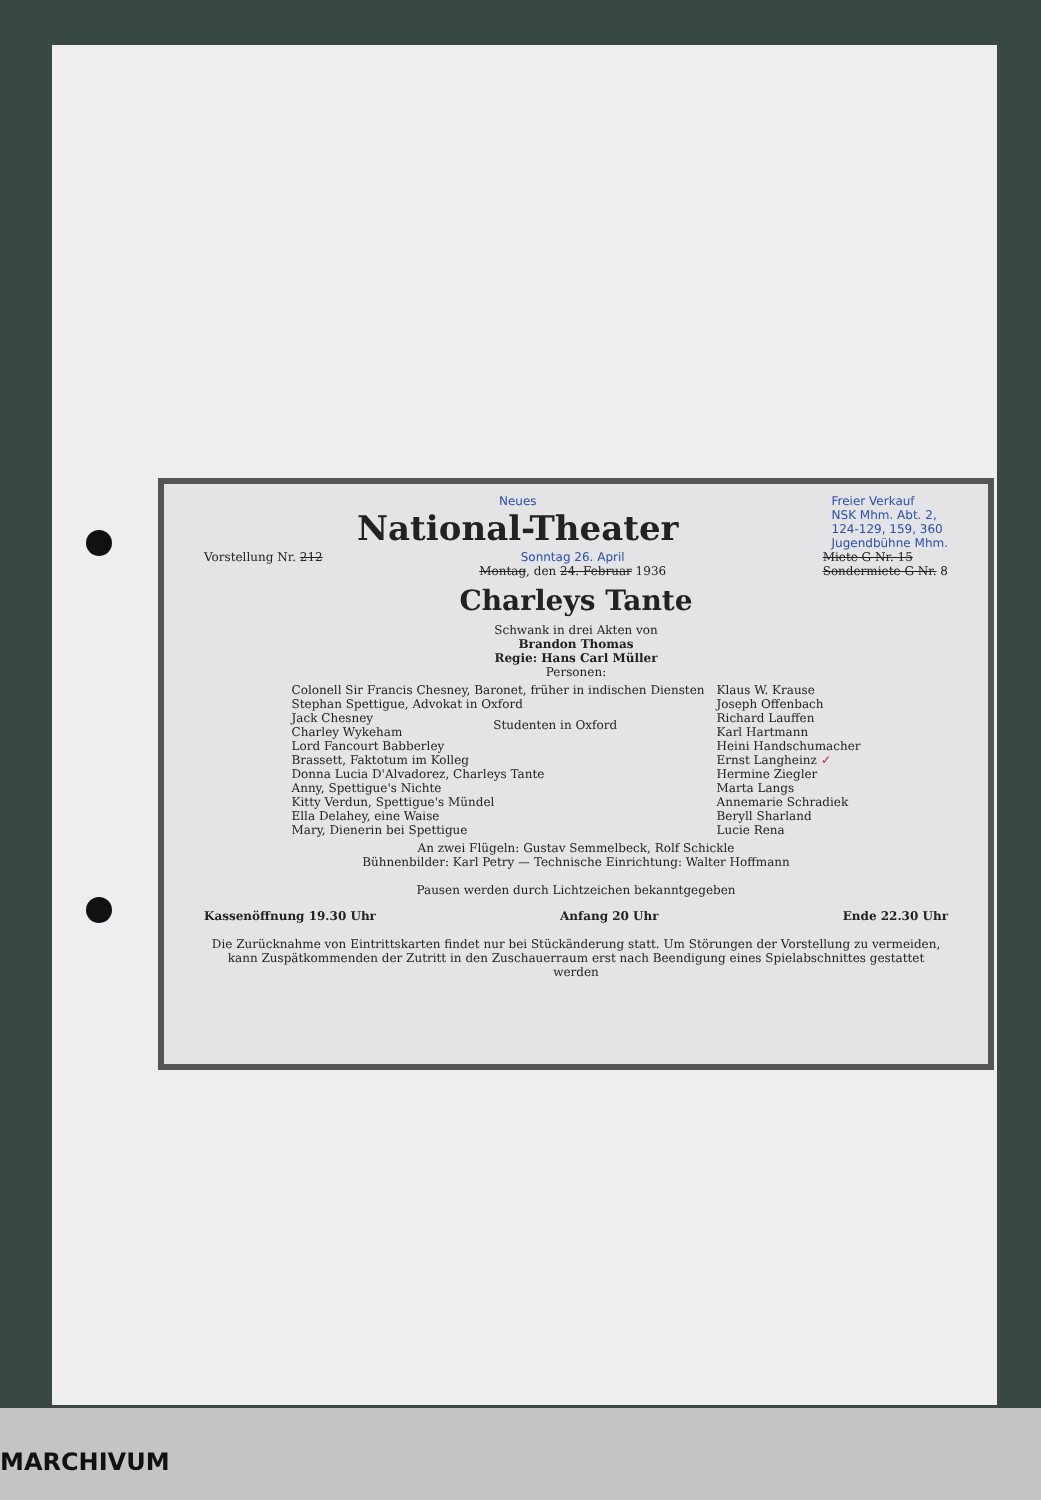Neues
National-Theater
Freier Verkauf
NSK Mhm. Abt. 2,
124-129, 159, 360
Jugendbühne Mhm.
Vorstellung Nr. 212 Sonntag 26. April
Montag, den 24. Februar 1936
Miete G Nr. 15
Sondermiete G Nr. 8
Charleys Tante
Schwank in drei Akten von
Brandon Thomas
Regie: Hans Carl Müller
Personen:
| Colonell Sir Francis Chesney, Baronet, früher in indischen Diensten | | Klaus W. Krause |
| Stephan Spettigue, Advokat in Oxford | | Joseph Offenbach |
| Jack Chesney | Studenten in Oxford | Richard Lauffen |
| Charley Wykeham | | Karl Hartmann |
| Lord Fancourt Babberley | | Heini Handschumacher |
| Brassett, Faktotum im Kolleg | | Ernst Langheinz ✓ |
| Donna Lucia D'Alvadorez, Charleys Tante | | Hermine Ziegler |
| Anny, Spettigue's Nichte | | Marta Langs |
| Kitty Verdun, Spettigue's Mündel | | Annemarie Schradiek |
| Ella Delahey, eine Waise | | Beryll Sharland |
| Mary, Dienerin bei Spettigue | | Lucie Rena |
An zwei Flügeln: Gustav Semmelbeck, Rolf Schickle
Bühnenbilder: Karl Petry — Technische Einrichtung: Walter Hoffmann
Pausen werden durch Lichtzeichen bekanntgegeben
Kassenöffnung 19.30 Uhr Anfang 20 Uhr Ende 22.30 Uhr
Die Zurücknahme von Eintrittskarten findet nur bei Stückänderung statt. Um Störungen der Vorstellung zu vermeiden, kann Zuspätkommenden der Zutritt in den Zuschauerraum erst nach Beendigung eines Spielabschnittes gestattet werden
MARCHIVUM